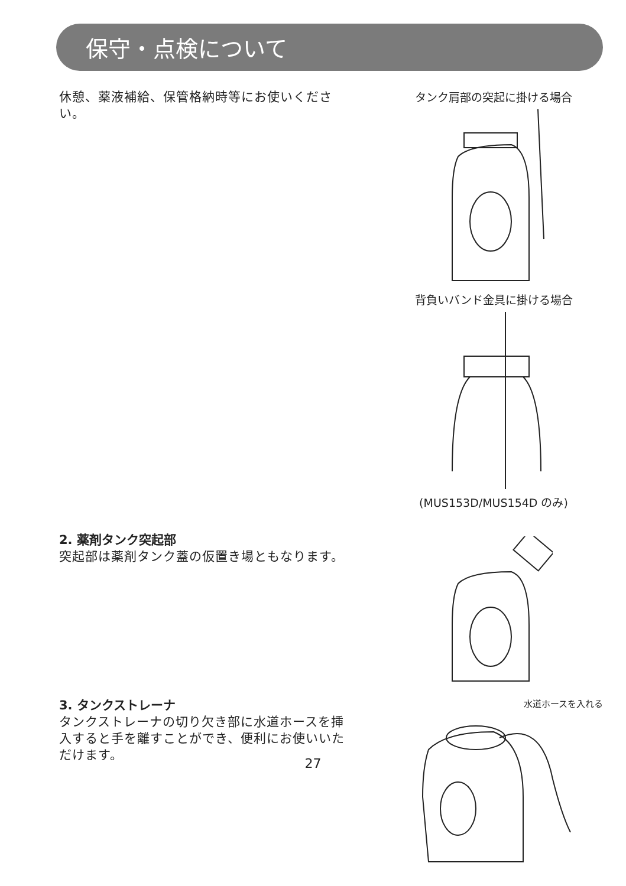保守・点検について
休憩、薬液補給、保管格納時等にお使いください。
タンク肩部の突起に掛ける場合 背負いバンド金具に掛ける場合 (MUS153D/MUS154D のみ)
2. 薬剤タンク突起部
突起部は薬剤タンク蓋の仮置き場ともなります。
3. タンクストレーナ
タンクストレーナの切り欠き部に水道ホースを挿入すると手を離すことができ、便利にお使いいただけます。
水道ホースを入れる
27